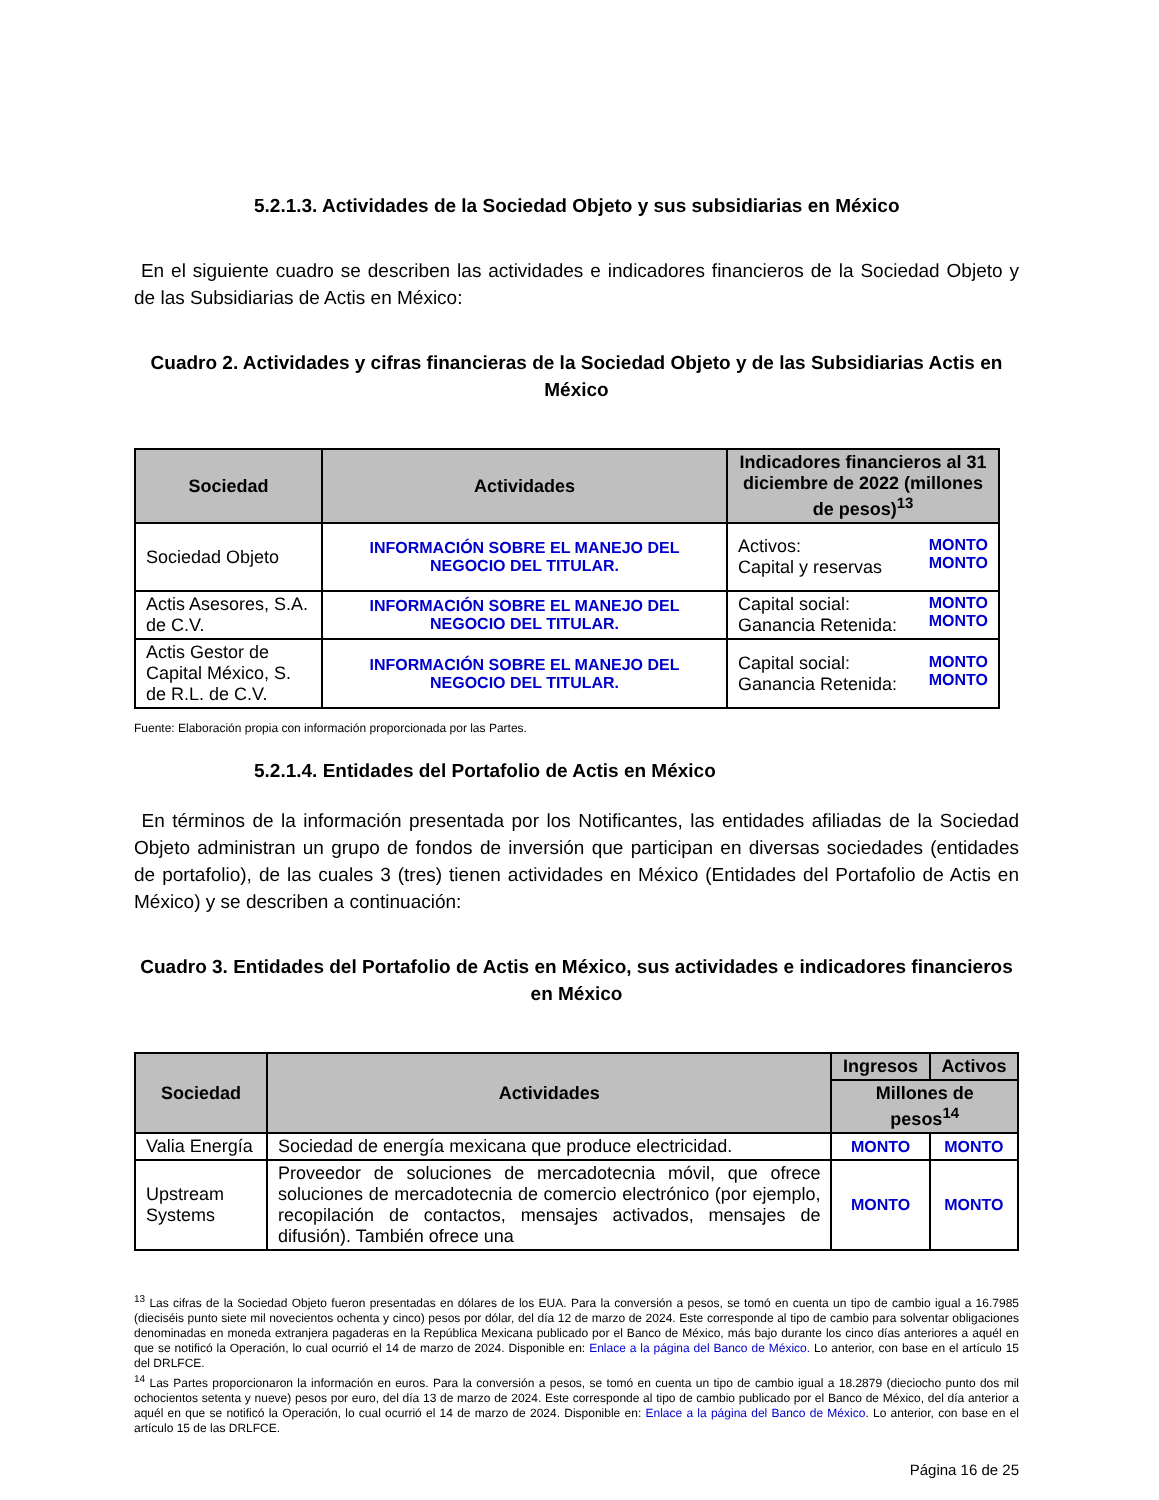5.2.1.3. Actividades de la Sociedad Objeto y sus subsidiarias en México
En el siguiente cuadro se describen las actividades e indicadores financieros de la Sociedad Objeto y de las Subsidiarias de Actis en México:
Cuadro 2. Actividades y cifras financieras de la Sociedad Objeto y de las Subsidiarias Actis en México
| Sociedad | Actividades | Indicadores financieros al 31 diciembre de 2022 (millones de pesos)<sup>13</sup> |
| --- | --- | --- |
| Sociedad Objeto | INFORMACIÓN SOBRE EL MANEJO DEL NEGOCIO DEL TITULAR. | Activos: Capital y reservas MONTO MONTO |
| Actis Asesores, S.A. de C.V. | INFORMACIÓN SOBRE EL MANEJO DEL NEGOCIO DEL TITULAR. | Capital social: Ganancia Retenida: MONTO MONTO |
| Actis Gestor de Capital México, S. de R.L. de C.V. | INFORMACIÓN SOBRE EL MANEJO DEL NEGOCIO DEL TITULAR. | Capital social: Ganancia Retenida: MONTO MONTO |
Fuente: Elaboración propia con información proporcionada por las Partes.
5.2.1.4. Entidades del Portafolio de Actis en México
En términos de la información presentada por los Notificantes, las entidades afiliadas de la Sociedad Objeto administran un grupo de fondos de inversión que participan en diversas sociedades (entidades de portafolio), de las cuales 3 (tres) tienen actividades en México (Entidades del Portafolio de Actis en México) y se describen a continuación:
Cuadro 3. Entidades del Portafolio de Actis en México, sus actividades e indicadores financieros en México
| Sociedad | Actividades | Ingresos | Activos |
| --- | --- | --- | --- |
| | | Millones de pesos<sup>14</sup> | |
| Valia Energía | Sociedad de energía mexicana que produce electricidad. | MONTO | MONTO |
| Upstream Systems | Proveedor de soluciones de mercadotecnia móvil, que ofrece soluciones de mercadotecnia de comercio electrónico (por ejemplo, recopilación de contactos, mensajes activados, mensajes de difusión). También ofrece una | MONTO | MONTO |
<sup>13</sup> Las cifras de la Sociedad Objeto fueron presentadas en dólares de los EUA. Para la conversión a pesos, se tomó en cuenta un tipo de cambio igual a 16.7985 (dieciséis punto siete mil novecientos ochenta y cinco) pesos por dólar, del día 12 de marzo de 2024. Este corresponde al tipo de cambio para solventar obligaciones denominadas en moneda extranjera pagaderas en la República Mexicana publicado por el Banco de México, más bajo durante los cinco días anteriores a aquél en que se notificó la Operación, lo cual ocurrió el 14 de marzo de 2024. Disponible en: Enlace a la página del Banco de México. Lo anterior, con base en el artículo 15 del DRLFCE.
<sup>14</sup> Las Partes proporcionaron la información en euros. Para la conversión a pesos, se tomó en cuenta un tipo de cambio igual a 18.2879 (dieciocho punto dos mil ochocientos setenta y nueve) pesos por euro, del día 13 de marzo de 2024. Este corresponde al tipo de cambio publicado por el Banco de México, del día anterior a aquél en que se notificó la Operación, lo cual ocurrió el 14 de marzo de 2024. Disponible en: Enlace a la página del Banco de México. Lo anterior, con base en el artículo 15 de las DRLFCE.
Página 16 de 25